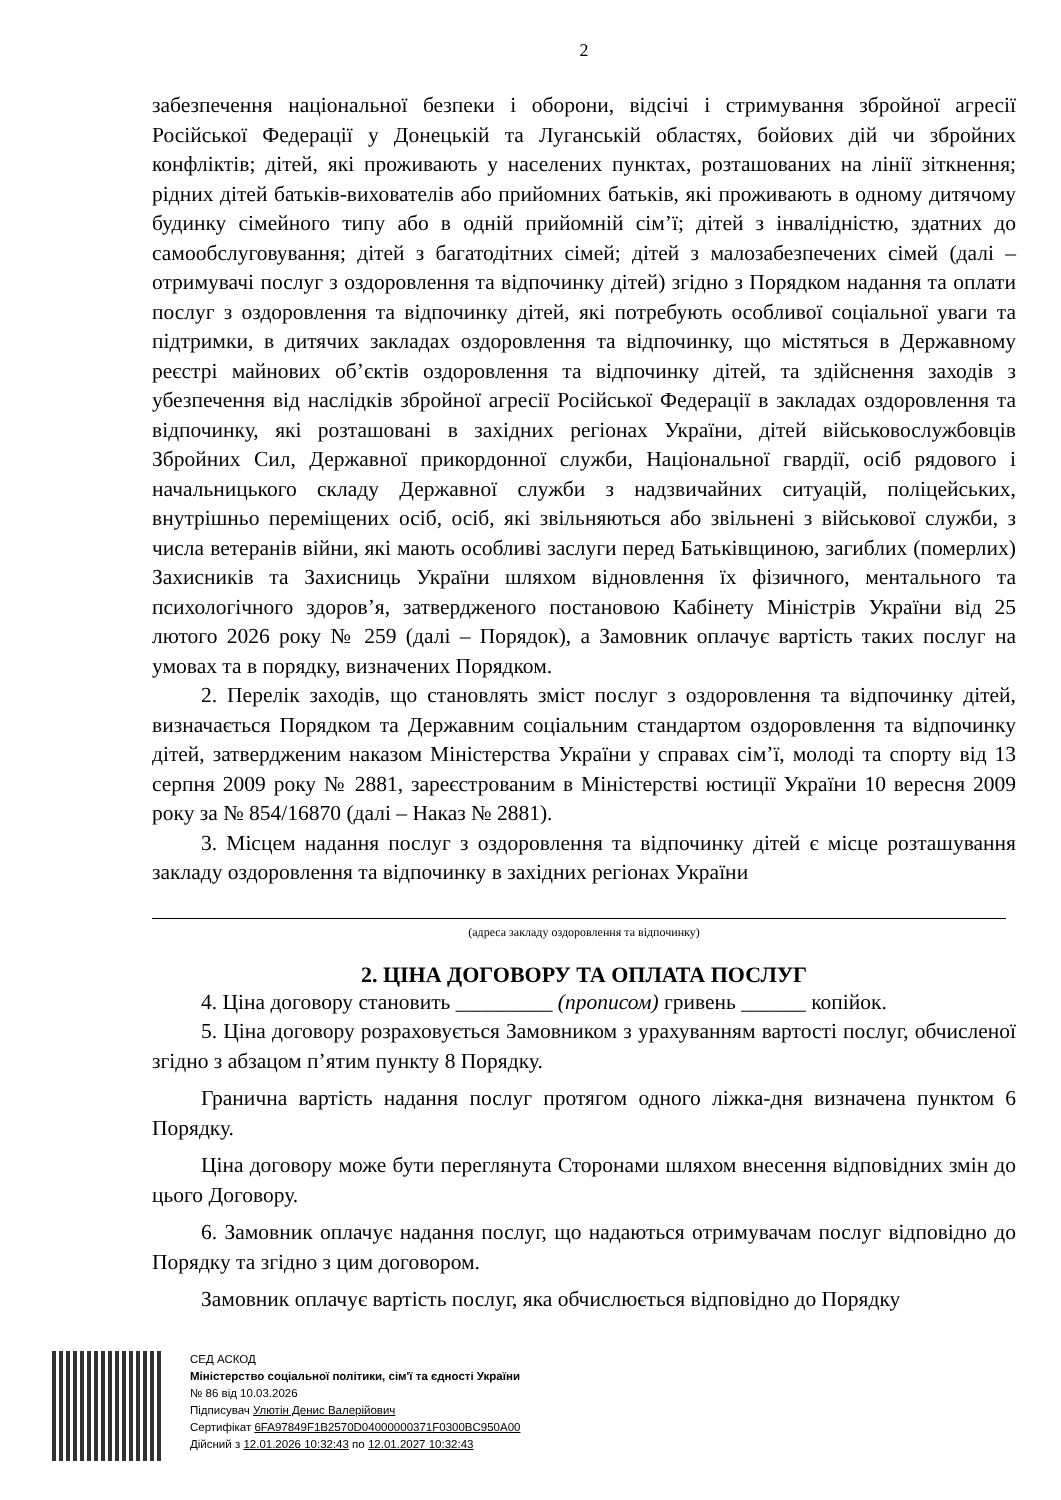2
забезпечення національної безпеки і оборони, відсічі і стримування збройної агресії Російської Федерації у Донецькій та Луганській областях, бойових дій чи збройних конфліктів; дітей, які проживають у населених пунктах, розташованих на лінії зіткнення; рідних дітей батьків-вихователів або прийомних батьків, які проживають в одному дитячому будинку сімейного типу або в одній прийомній сім’ї; дітей з інвалідністю, здатних до самообслуговування; дітей з багатодітних сімей; дітей з малозабезпечених сімей (далі – отримувачі послуг з оздоровлення та відпочинку дітей) згідно з Порядком надання та оплати послуг з оздоровлення та відпочинку дітей, які потребують особливої соціальної уваги та підтримки, в дитячих закладах оздоровлення та відпочинку, що містяться в Державному реєстрі майнових об’єктів оздоровлення та відпочинку дітей, та здійснення заходів з убезпечення від наслідків збройної агресії Російської Федерації в закладах оздоровлення та відпочинку, які розташовані в західних регіонах України, дітей військовослужбовців Збройних Сил, Державної прикордонної служби, Національної гвардії, осіб рядового і начальницького складу Державної служби з надзвичайних ситуацій, поліцейських, внутрішньо переміщених осіб, осіб, які звільняються або звільнені з військової служби, з числа ветеранів війни, які мають особливі заслуги перед Батьківщиною, загиблих (померлих) Захисників та Захисниць України шляхом відновлення їх фізичного, ментального та психологічного здоров’я, затвердженого постановою Кабінету Міністрів України від 25 лютого 2026 року № 259 (далі – Порядок), а Замовник оплачує вартість таких послуг на умовах та в порядку, визначених Порядком.
2. Перелік заходів, що становлять зміст послуг з оздоровлення та відпочинку дітей, визначається Порядком та Державним соціальним стандартом оздоровлення та відпочинку дітей, затвердженим наказом Міністерства України у справах сім’ї, молоді та спорту від 13 серпня 2009 року № 2881, зареєстрованим в Міністерстві юстиції України 10 вересня 2009 року за № 854/16870 (далі – Наказ № 2881).
3. Місцем надання послуг з оздоровлення та відпочинку дітей є місце розташування закладу оздоровлення та відпочинку в західних регіонах України
(адреса закладу оздоровлення та відпочинку)
2. ЦІНА ДОГОВОРУ ТА ОПЛАТА ПОСЛУГ
4. Ціна договору становить _________ (прописом) гривень ______ копійок.
5. Ціна договору розраховується Замовником з урахуванням вартості послуг, обчисленої згідно з абзацом п’ятим пункту 8 Порядку.
Гранична вартість надання послуг протягом одного ліжка-дня визначена пунктом 6 Порядку.
Ціна договору може бути переглянута Сторонами шляхом внесення відповідних змін до цього Договору.
6. Замовник оплачує надання послуг, що надаються отримувачам послуг відповідно до Порядку та згідно з цим договором.
Замовник оплачує вартість послуг, яка обчислюється відповідно до Порядку
СЕД АСКОД
Міністерство соціальної політики, сім'ї та єдності України
№ 86 від 10.03.2026
Підписувач Улютін Денис Валерійович
Сертифікат 6FA97849F1B2570D04000000371F0300BC950A00
Дійсний з 12.01.2026 10:32:43 по 12.01.2027 10:32:43